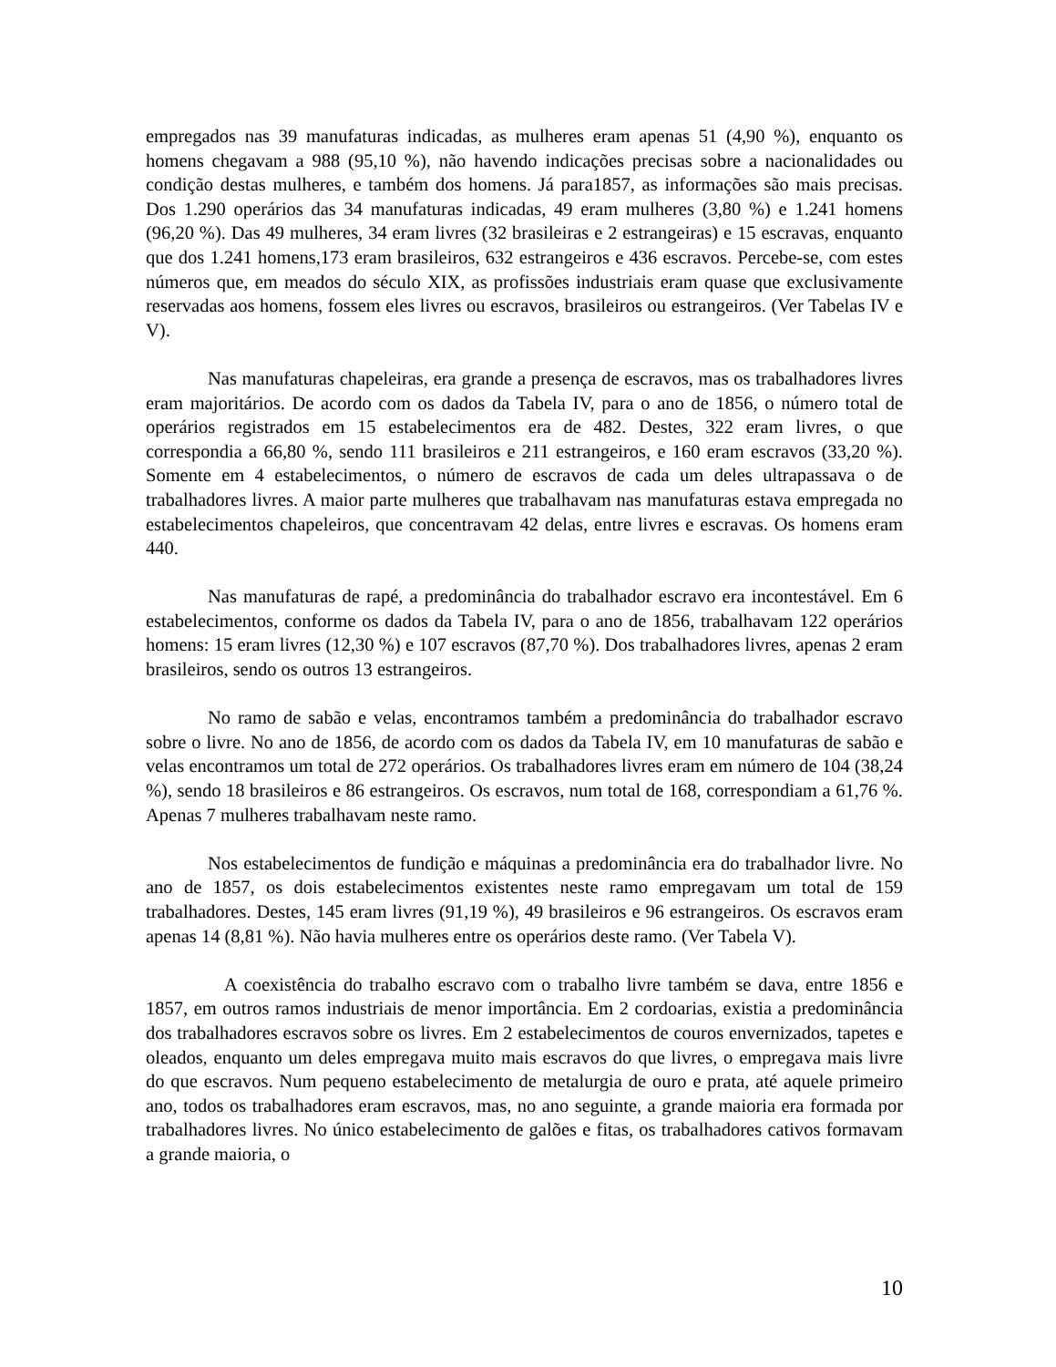empregados nas 39 manufaturas indicadas, as mulheres eram apenas 51 (4,90 %), enquanto os homens chegavam a 988 (95,10 %), não havendo indicações precisas sobre a nacionalidades ou condição destas mulheres, e também dos homens. Já para1857, as informações são mais precisas. Dos 1.290 operários das 34 manufaturas indicadas, 49 eram mulheres (3,80 %) e 1.241 homens (96,20 %). Das 49 mulheres, 34 eram livres (32 brasileiras e 2 estrangeiras) e 15 escravas, enquanto que dos 1.241 homens,173 eram brasileiros, 632 estrangeiros e 436 escravos. Percebe-se, com estes números que, em meados do século XIX, as profissões industriais eram quase que exclusivamente reservadas aos homens, fossem eles livres ou escravos, brasileiros ou estrangeiros. (Ver Tabelas IV e V).
Nas manufaturas chapeleiras, era grande a presença de escravos, mas os trabalhadores livres eram majoritários. De acordo com os dados da Tabela IV, para o ano de 1856, o número total de operários registrados em 15 estabelecimentos era de 482. Destes, 322 eram livres, o que correspondia a 66,80 %, sendo 111 brasileiros e 211 estrangeiros, e 160 eram escravos (33,20 %). Somente em 4 estabelecimentos, o número de escravos de cada um deles ultrapassava o de trabalhadores livres. A maior parte mulheres que trabalhavam nas manufaturas estava empregada no estabelecimentos chapeleiros, que concentravam 42 delas, entre livres e escravas. Os homens eram 440.
Nas manufaturas de rapé, a predominância do trabalhador escravo era incontestável. Em 6 estabelecimentos, conforme os dados da Tabela IV, para o ano de 1856, trabalhavam 122 operários homens: 15 eram livres (12,30 %) e 107 escravos (87,70 %). Dos trabalhadores livres, apenas 2 eram brasileiros, sendo os outros 13 estrangeiros.
No ramo de sabão e velas, encontramos também a predominância do trabalhador escravo sobre o livre. No ano de 1856, de acordo com os dados da Tabela IV, em 10 manufaturas de sabão e velas encontramos um total de 272 operários. Os trabalhadores livres eram em número de 104 (38,24 %), sendo 18 brasileiros e 86 estrangeiros. Os escravos, num total de 168, correspondiam a 61,76 %. Apenas 7 mulheres trabalhavam neste ramo.
Nos estabelecimentos de fundição e máquinas a predominância era do trabalhador livre. No ano de 1857, os dois estabelecimentos existentes neste ramo empregavam um total de 159 trabalhadores. Destes, 145 eram livres (91,19 %), 49 brasileiros e 96 estrangeiros. Os escravos eram apenas 14 (8,81 %). Não havia mulheres entre os operários deste ramo. (Ver Tabela V).
A coexistência do trabalho escravo com o trabalho livre também se dava, entre 1856 e 1857, em outros ramos industriais de menor importância. Em 2 cordoarias, existia a predominância dos trabalhadores escravos sobre os livres. Em 2 estabelecimentos de couros envernizados, tapetes e oleados, enquanto um deles empregava muito mais escravos do que livres, o empregava mais livre do que escravos. Num pequeno estabelecimento de metalurgia de ouro e prata, até aquele primeiro ano, todos os trabalhadores eram escravos, mas, no ano seguinte, a grande maioria era formada por trabalhadores livres. No único estabelecimento de galões e fitas, os trabalhadores cativos formavam a grande maioria, o
10